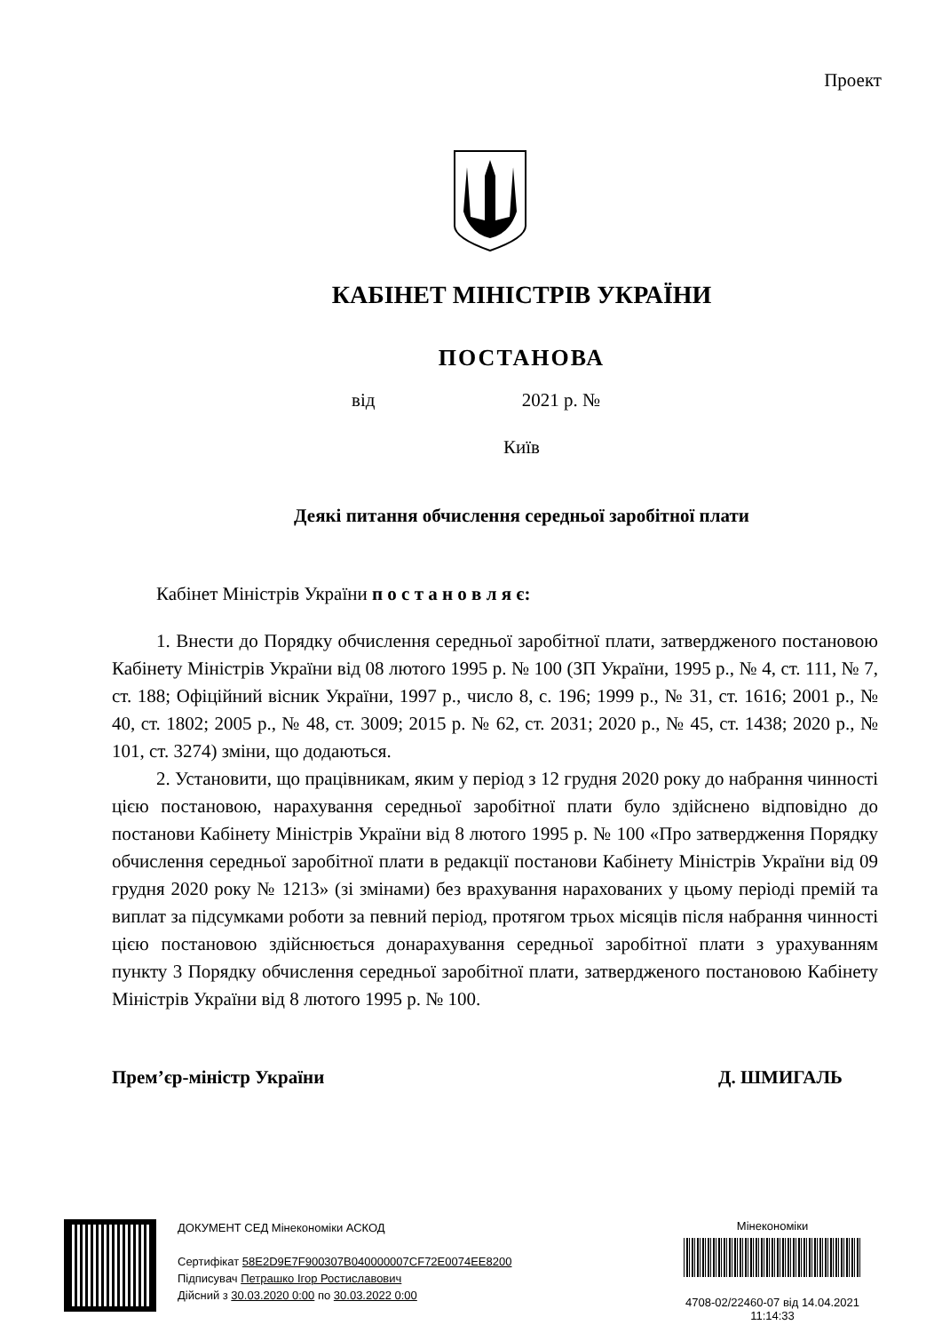Проект
КАБІНЕТ МІНІСТРІВ УКРАЇНИ
ПОСТАНОВА
від 2021 р. №
Київ
Деякі питання обчислення середньої заробітної плати
Кабінет Міністрів України п о с т а н о в л я є:
1. Внести до Порядку обчислення середньої заробітної плати, затвердженого постановою Кабінету Міністрів України від 08 лютого 1995 р. № 100 (ЗП України, 1995 р., № 4, ст. 111, № 7, ст. 188; Офіційний вісник України, 1997 р., число 8, с. 196; 1999 р., № 31, ст. 1616; 2001 р., № 40, ст. 1802; 2005 р., № 48, ст. 3009; 2015 р. № 62, ст. 2031; 2020 р., № 45, ст. 1438; 2020 р., № 101, ст. 3274) зміни, що додаються.
2. Установити, що працівникам, яким у період з 12 грудня 2020 року до набрання чинності цією постановою, нарахування середньої заробітної плати було здійснено відповідно до постанови Кабінету Міністрів України від 8 лютого 1995 р. № 100 «Про затвердження Порядку обчислення середньої заробітної плати в редакції постанови Кабінету Міністрів України від 09 грудня 2020 року № 1213» (зі змінами) без врахування нарахованих у цьому періоді премій та виплат за підсумками роботи за певний період, протягом трьох місяців після набрання чинності цією постановою здійснюється донарахування середньої заробітної плати з урахуванням пункту 3 Порядку обчислення середньої заробітної плати, затвердженого постановою Кабінету Міністрів України від 8 лютого 1995 р. № 100.
Прем’єр-міністр України Д. ШМИГАЛЬ
ДОКУМЕНТ СЕД Мінекономіки АСКОД
Сертифікат 58E2D9E7F900307B040000007CF72E0074EE8200
Підписувач Петрашко Ігор Ростиславович
Дійсний з 30.03.2020 0:00 по 30.03.2022 0:00
Мінекономіки
4708-02/22460-07 від 14.04.2021
11:14:33